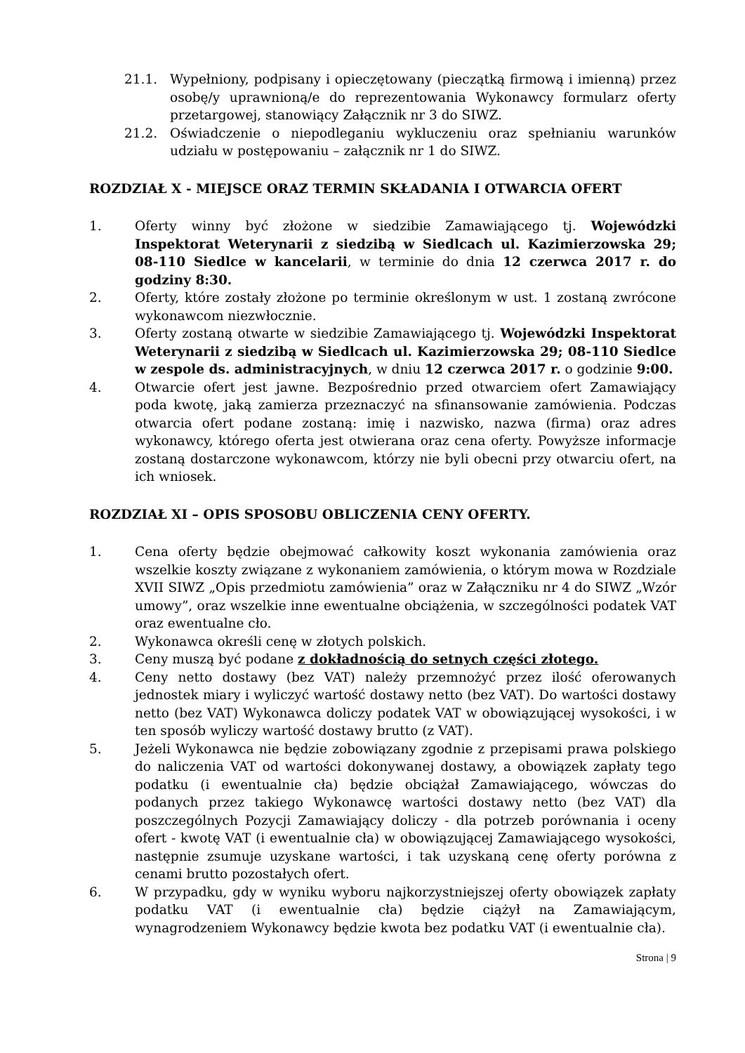21.1. Wypełniony, podpisany i opieczętowany (pieczątką firmową i imienną) przez osobę/y uprawnioną/e do reprezentowania Wykonawcy formularz oferty przetargowej, stanowiący Załącznik nr 3 do SIWZ.
21.2. Oświadczenie o niepodleganiu wykluczeniu oraz spełnianiu warunków udziału w postępowaniu – załącznik nr 1 do SIWZ.
ROZDZIAŁ X - MIEJSCE ORAZ TERMIN SKŁADANIA I OTWARCIA OFERT
1. Oferty winny być złożone w siedzibie Zamawiającego tj. Wojewódzki Inspektorat Weterynarii z siedzibą w Siedlcach ul. Kazimierzowska 29; 08-110 Siedlce w kancelarii, w terminie do dnia 12 czerwca 2017 r. do godziny 8:30.
2. Oferty, które zostały złożone po terminie określonym w ust. 1 zostaną zwrócone wykonawcom niezwłocznie.
3. Oferty zostaną otwarte w siedzibie Zamawiającego tj. Wojewódzki Inspektorat Weterynarii z siedzibą w Siedlcach ul. Kazimierzowska 29; 08-110 Siedlce w zespole ds. administracyjnych, w dniu 12 czerwca 2017 r. o godzinie 9:00.
4. Otwarcie ofert jest jawne. Bezpośrednio przed otwarciem ofert Zamawiający poda kwotę, jaką zamierza przeznaczyć na sfinansowanie zamówienia. Podczas otwarcia ofert podane zostaną: imię i nazwisko, nazwa (firma) oraz adres wykonawcy, którego oferta jest otwierana oraz cena oferty. Powyższe informacje zostaną dostarczone wykonawcom, którzy nie byli obecni przy otwarciu ofert, na ich wniosek.
ROZDZIAŁ XI – OPIS SPOSOBU OBLICZENIA CENY OFERTY.
1. Cena oferty będzie obejmować całkowity koszt wykonania zamówienia oraz wszelkie koszty związane z wykonaniem zamówienia, o którym mowa w Rozdziale XVII SIWZ „Opis przedmiotu zamówienia” oraz w Załączniku nr 4 do SIWZ „Wzór umowy”, oraz wszelkie inne ewentualne obciążenia, w szczególności podatek VAT oraz ewentualne cło.
2. Wykonawca określi cenę w złotych polskich.
3. Ceny muszą być podane z dokładnością do setnych części złotego.
4. Ceny netto dostawy (bez VAT) należy przemnożyć przez ilość oferowanych jednostek miary i wyliczyć wartość dostawy netto (bez VAT). Do wartości dostawy netto (bez VAT) Wykonawca doliczy podatek VAT w obowiązującej wysokości, i w ten sposób wyliczy wartość dostawy brutto (z VAT).
5. Jeżeli Wykonawca nie będzie zobowiązany zgodnie z przepisami prawa polskiego do naliczenia VAT od wartości dokonywanej dostawy, a obowiązek zapłaty tego podatku (i ewentualnie cła) będzie obciążał Zamawiającego, wówczas do podanych przez takiego Wykonawcę wartości dostawy netto (bez VAT) dla poszczególnych Pozycji Zamawiający doliczy - dla potrzeb porównania i oceny ofert - kwotę VAT (i ewentualnie cła) w obowiązującej Zamawiającego wysokości, następnie zsumuje uzyskane wartości, i tak uzyskaną cenę oferty porówna z cenami brutto pozostałych ofert.
6. W przypadku, gdy w wyniku wyboru najkorzystniejszej oferty obowiązek zapłaty podatku VAT (i ewentualnie cła) będzie ciążył na Zamawiającym, wynagrodzeniem Wykonawcy będzie kwota bez podatku VAT (i ewentualnie cła).
Strona | 9